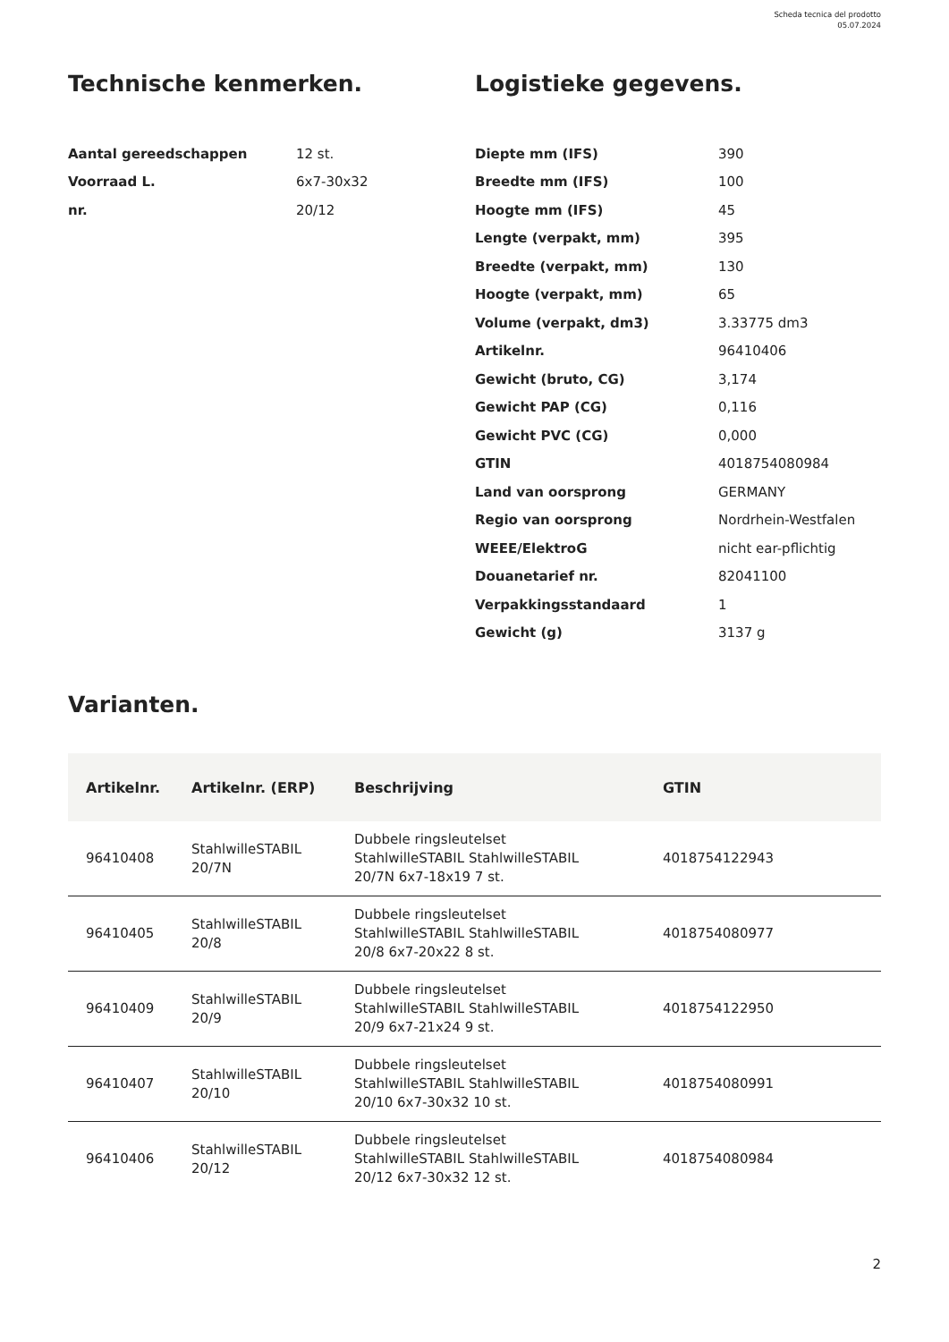Scheda tecnica del prodotto
05.07.2024
Technische kenmerken.
| Aantal gereedschappen | 12 st. |
| Voorraad L. | 6x7-30x32 |
| nr. | 20/12 |
Logistieke gegevens.
| Diepte mm (IFS) | 390 |
| Breedte mm (IFS) | 100 |
| Hoogte mm (IFS) | 45 |
| Lengte (verpakt, mm) | 395 |
| Breedte (verpakt, mm) | 130 |
| Hoogte (verpakt, mm) | 65 |
| Volume (verpakt, dm3) | 3.33775 dm3 |
| Artikelnr. | 96410406 |
| Gewicht (bruto, CG) | 3,174 |
| Gewicht PAP (CG) | 0,116 |
| Gewicht PVC (CG) | 0,000 |
| GTIN | 4018754080984 |
| Land van oorsprong | GERMANY |
| Regio van oorsprong | Nordrhein-Westfalen |
| WEEE/ElektroG | nicht ear-pflichtig |
| Douanetarief nr. | 82041100 |
| Verpakkingsstandaard | 1 |
| Gewicht (g) | 3137 g |
Varianten.
| Artikelnr. | Artikelnr. (ERP) | Beschrijving | GTIN |
| --- | --- | --- | --- |
| 96410408 | StahlwilleSTABIL 20/7N | Dubbele ringsleutelset StahlwilleSTABIL StahlwilleSTABIL 20/7N 6x7-18x19 7 st. | 4018754122943 |
| 96410405 | StahlwilleSTABIL 20/8 | Dubbele ringsleutelset StahlwilleSTABIL StahlwilleSTABIL 20/8 6x7-20x22 8 st. | 4018754080977 |
| 96410409 | StahlwilleSTABIL 20/9 | Dubbele ringsleutelset StahlwilleSTABIL StahlwilleSTABIL 20/9 6x7-21x24 9 st. | 4018754122950 |
| 96410407 | StahlwilleSTABIL 20/10 | Dubbele ringsleutelset StahlwilleSTABIL StahlwilleSTABIL 20/10 6x7-30x32 10 st. | 4018754080991 |
| 96410406 | StahlwilleSTABIL 20/12 | Dubbele ringsleutelset StahlwilleSTABIL StahlwilleSTABIL 20/12 6x7-30x32 12 st. | 4018754080984 |
2